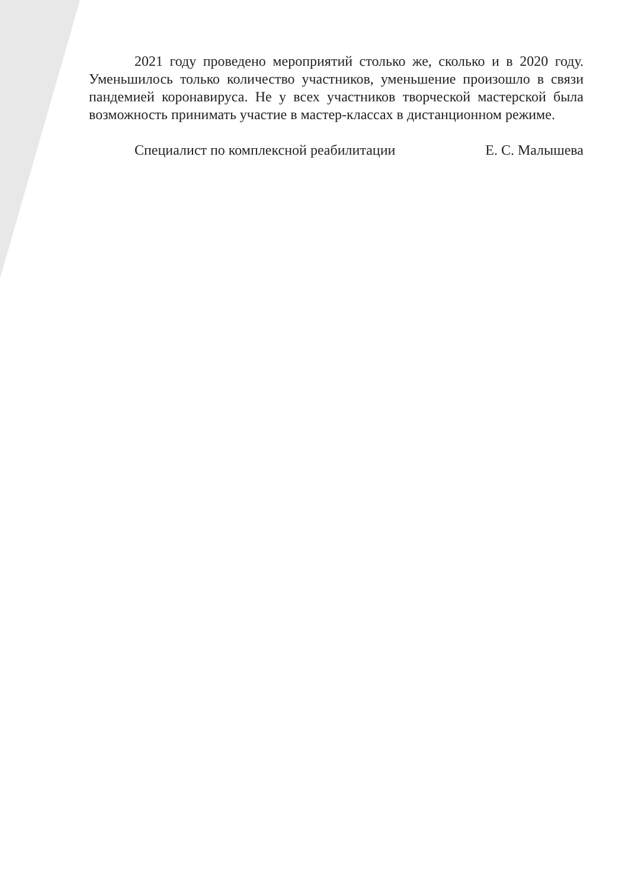2021 году проведено мероприятий столько же, сколько и в 2020 году. Уменьшилось только количество участников, уменьшение произошло в связи пандемией коронавируса. Не у всех участников творческой мастерской была возможность принимать участие в мастер-классах в дистанционном режиме.
Специалист по комплексной реабилитации Е. С. Малышева